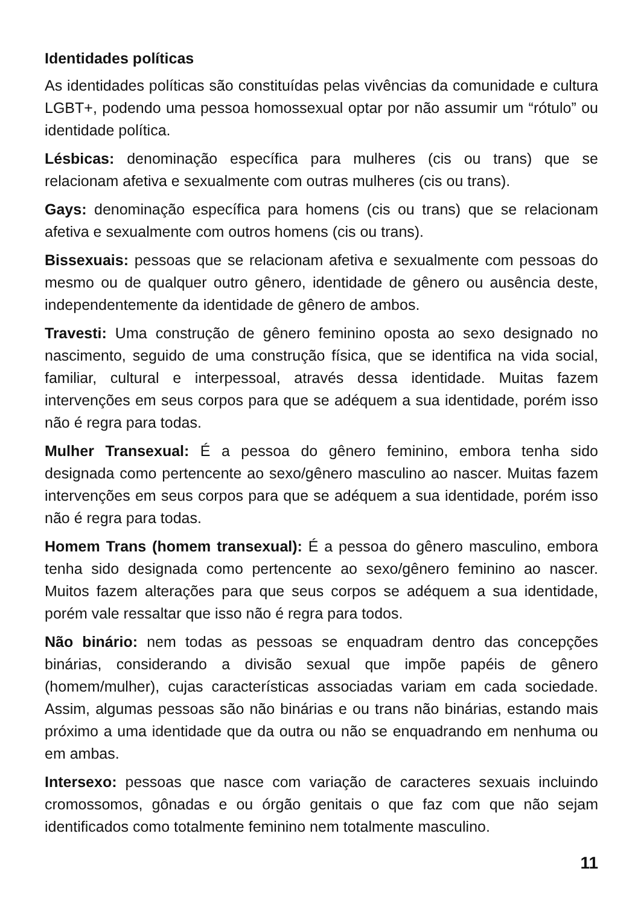Identidades políticas
As identidades políticas são constituídas pelas vivências da comunidade e cultura LGBT+, podendo uma pessoa homossexual optar por não assumir um “rótulo” ou identidade política.
Lésbicas: denominação específica para mulheres (cis ou trans) que se relacionam afetiva e sexualmente com outras mulheres (cis ou trans).
Gays: denominação específica para homens (cis ou trans) que se relacionam afetiva e sexualmente com outros homens (cis ou trans).
Bissexuais: pessoas que se relacionam afetiva e sexualmente com pessoas do mesmo ou de qualquer outro gênero, identidade de gênero ou ausência deste, independentemente da identidade de gênero de ambos.
Travesti: Uma construção de gênero feminino oposta ao sexo designado no nascimento, seguido de uma construção física, que se identifica na vida social, familiar, cultural e interpessoal, através dessa identidade. Muitas fazem intervenções em seus corpos para que se adéquem a sua identidade, porém isso não é regra para todas.
Mulher Transexual: É a pessoa do gênero feminino, embora tenha sido designada como pertencente ao sexo/gênero masculino ao nascer. Muitas fazem intervenções em seus corpos para que se adéquem a sua identidade, porém isso não é regra para todas.
Homem Trans (homem transexual): É a pessoa do gênero masculino, embora tenha sido designada como pertencente ao sexo/gênero feminino ao nascer. Muitos fazem alterações para que seus corpos se adéquem a sua identidade, porém vale ressaltar que isso não é regra para todos.
Não binário: nem todas as pessoas se enquadram dentro das concepções binárias, considerando a divisão sexual que impõe papéis de gênero (homem/mulher), cujas características associadas variam em cada sociedade. Assim, algumas pessoas são não binárias e ou trans não binárias, estando mais próximo a uma identidade que da outra ou não se enquadrando em nenhuma ou em ambas.
Intersexo: pessoas que nasce com variação de caracteres sexuais incluindo cromossomos, gônadas e ou órgão genitais o que faz com que não sejam identificados como totalmente feminino nem totalmente masculino.
11